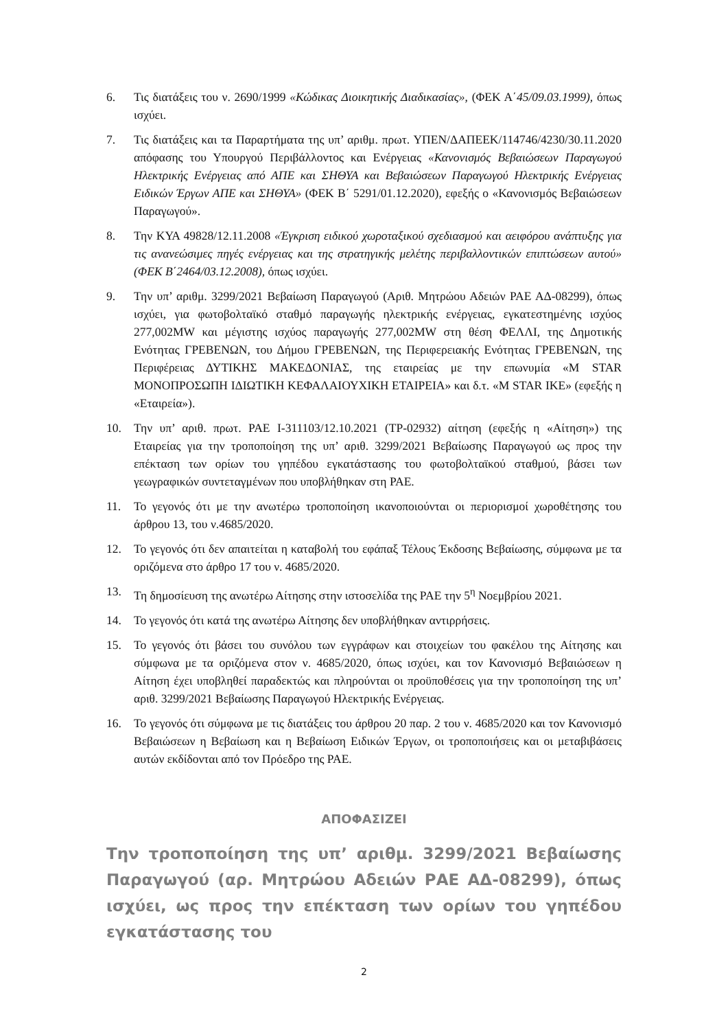6. Τις διατάξεις του ν. 2690/1999 «Κώδικας Διοικητικής Διαδικασίας», (ΦΕΚ Α΄45/09.03.1999), όπως ισχύει.
7. Τις διατάξεις και τα Παραρτήματα της υπ’ αριθμ. πρωτ. ΥΠΕΝ/ΔΑΠΕΕΚ/114746/4230/30.11.2020 απόφασης του Υπουργού Περιβάλλοντος και Ενέργειας «Κανονισμός Βεβαιώσεων Παραγωγού Ηλεκτρικής Ενέργειας από ΑΠΕ και ΣΗΘΥΑ και Βεβαιώσεων Παραγωγού Ηλεκτρικής Ενέργειας Ειδικών Έργων ΑΠΕ και ΣΗΘΥΑ» (ΦΕΚ Β΄ 5291/01.12.2020), εφεξής ο «Κανονισμός Βεβαιώσεων Παραγωγού».
8. Την ΚΥΑ 49828/12.11.2008 «Έγκριση ειδικού χωροταξικού σχεδιασμού και αειφόρου ανάπτυξης για τις ανανεώσιμες πηγές ενέργειας και της στρατηγικής μελέτης περιβαλλοντικών επιπτώσεων αυτού» (ΦΕΚ Β΄2464/03.12.2008), όπως ισχύει.
9. Την υπ’ αριθμ. 3299/2021 Βεβαίωση Παραγωγού (Αριθ. Μητρώου Αδειών ΡΑΕ ΑΔ-08299), όπως ισχύει, για φωτοβολταϊκό σταθμό παραγωγής ηλεκτρικής ενέργειας, εγκατεστημένης ισχύος 277,002MW και μέγιστης ισχύος παραγωγής 277,002MW στη θέση ΦΕΛΛΙ, της Δημοτικής Ενότητας ΓΡΕΒΕΝΩΝ, του Δήμου ΓΡΕΒΕΝΩΝ, της Περιφερειακής Ενότητας ΓΡΕΒΕΝΩΝ, της Περιφέρειας ΔΥΤΙΚΗΣ ΜΑΚΕΔΟΝΙΑΣ, της εταιρείας με την επωνυμία «M STAR ΜΟΝΟΠΡΟΣΩΠΗ ΙΔΙΩΤΙΚΗ ΚΕΦΑΛΑΙΟΥΧΙΚΗ ΕΤΑΙΡΕΙΑ» και δ.τ. «M STAR ΙΚΕ» (εφεξής η «Εταιρεία»).
10. Την υπ’ αριθ. πρωτ. ΡΑΕ Ι-311103/12.10.2021 (ΤΡ-02932) αίτηση (εφεξής η «Αίτηση») της Εταιρείας για την τροποποίηση της υπ’ αριθ. 3299/2021 Βεβαίωσης Παραγωγού ως προς την επέκταση των ορίων του γηπέδου εγκατάστασης του φωτοβολταϊκού σταθμού, βάσει των γεωγραφικών συντεταγμένων που υποβλήθηκαν στη ΡΑΕ.
11. Το γεγονός ότι με την ανωτέρω τροποποίηση ικανοποιούνται οι περιορισμοί χωροθέτησης του άρθρου 13, του ν.4685/2020.
12. Το γεγονός ότι δεν απαιτείται η καταβολή του εφάπαξ Τέλους Έκδοσης Βεβαίωσης, σύμφωνα με τα οριζόμενα στο άρθρο 17 του ν. 4685/2020.
13. Τη δημοσίευση της ανωτέρω Αίτησης στην ιστοσελίδα της ΡΑΕ την 5<sup>η</sup> Νοεμβρίου 2021.
14. Το γεγονός ότι κατά της ανωτέρω Αίτησης δεν υποβλήθηκαν αντιρρήσεις.
15. Το γεγονός ότι βάσει του συνόλου των εγγράφων και στοιχείων του φακέλου της Αίτησης και σύμφωνα με τα οριζόμενα στον ν. 4685/2020, όπως ισχύει, και τον Κανονισμό Βεβαιώσεων η Αίτηση έχει υποβληθεί παραδεκτώς και πληρούνται οι προϋποθέσεις για την τροποποίηση της υπ’ αριθ. 3299/2021 Βεβαίωσης Παραγωγού Ηλεκτρικής Ενέργειας.
16. Το γεγονός ότι σύμφωνα με τις διατάξεις του άρθρου 20 παρ. 2 του ν. 4685/2020 και τον Κανονισμό Βεβαιώσεων η Βεβαίωση και η Βεβαίωση Ειδικών Έργων, οι τροποποιήσεις και οι μεταβιβάσεις αυτών εκδίδονται από τον Πρόεδρο της ΡΑΕ.
ΑΠΟΦΑΣΙΖΕΙ
Την τροποποίηση της υπ’ αριθμ. 3299/2021 Βεβαίωσης Παραγωγού (αρ. Μητρώου Αδειών ΡΑΕ ΑΔ-08299), όπως ισχύει, ως προς την επέκταση των ορίων του γηπέδου εγκατάστασης του
2